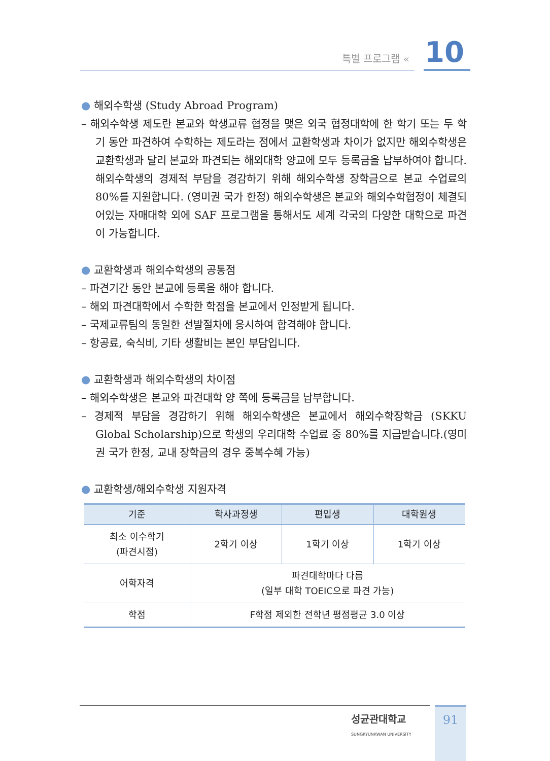특별 프로그램 « 10
● 해외수학생 (Study Abroad Program)
– 해외수학생 제도란 본교와 학생교류 협정을 맺은 외국 협정대학에 한 학기 또는 두 학기 동안 파견하여 수학하는 제도라는 점에서 교환학생과 차이가 없지만 해외수학생은 교환학생과 달리 본교와 파견되는 해외대학 양교에 모두 등록금을 납부하여야 합니다. 해외수학생의 경제적 부담을 경감하기 위해 해외수학생 장학금으로 본교 수업료의 80%를 지원합니다. (영미권 국가 한정) 해외수학생은 본교와 해외수학협정이 체결되어있는 자매대학 외에 SAF 프로그램을 통해서도 세계 각국의 다양한 대학으로 파견이 가능합니다.
● 교환학생과 해외수학생의 공통점
– 파견기간 동안 본교에 등록을 해야 합니다.
– 해외 파견대학에서 수학한 학점을 본교에서 인정받게 됩니다.
– 국제교류팀의 동일한 선발절차에 응시하여 합격해야 합니다.
– 항공료, 숙식비, 기타 생활비는 본인 부담입니다.
● 교환학생과 해외수학생의 차이점
– 해외수학생은 본교와 파견대학 양 쪽에 등록금을 납부합니다.
– 경제적 부담을 경감하기 위해 해외수학생은 본교에서 해외수학장학금 (SKKU Global Scholarship)으로 학생의 우리대학 수업료 중 80%를 지급받습니다.(영미권 국가 한정, 교내 장학금의 경우 중복수혜 가능)
● 교환학생/해외수학생 지원자격
| 기준 | 학사과정생 | 편입생 | 대학원생 |
| --- | --- | --- | --- |
| 최소 이수학기 (파견시점) | 2학기 이상 | 1학기 이상 | 1학기 이상 |
| 어학자격 | 파견대학마다 다름 (일부 대학 TOEIC으로 파견 가능) | | |
| 학점 | F학점 제외한 전학년 평점평균 3.0 이상 | | |
성균관대학교
SUNGKYUNKWAN UNIVERSITY
91